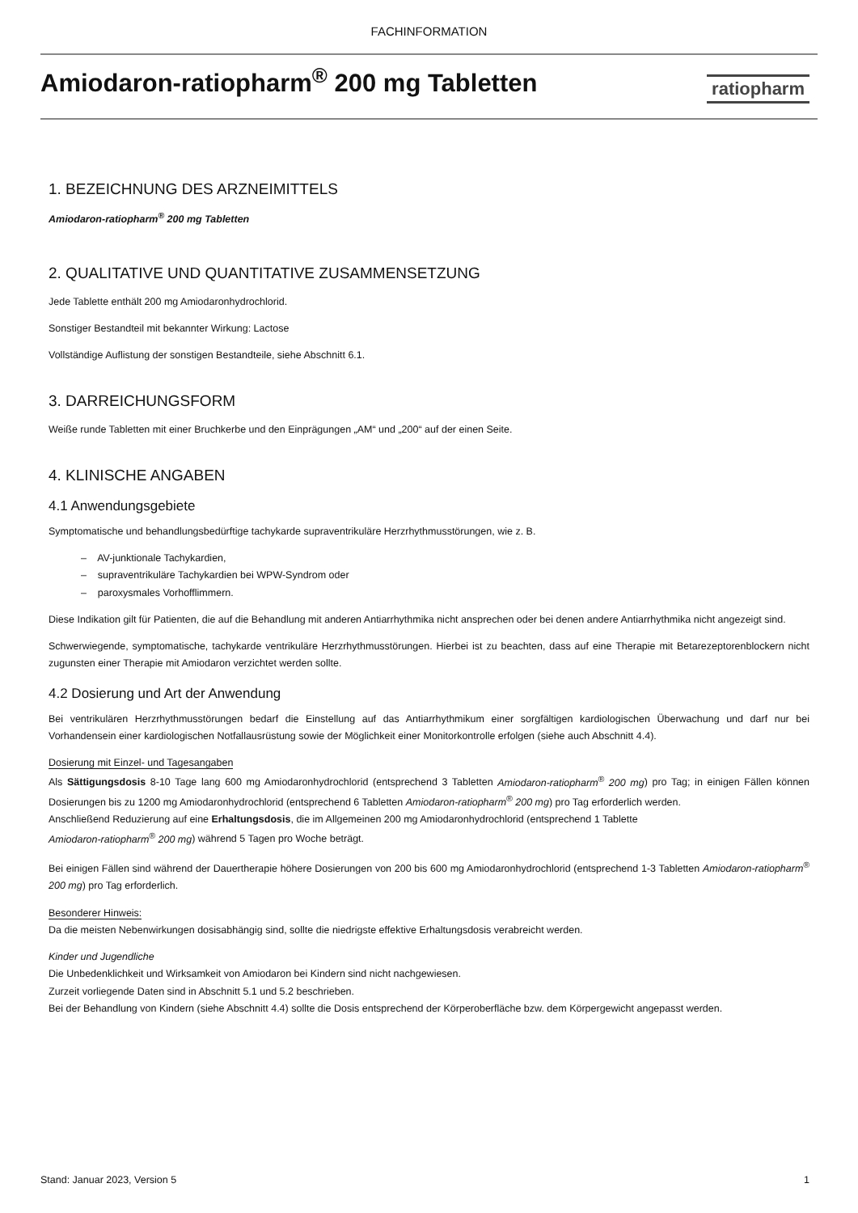FACHINFORMATION
Amiodaron-ratiopharm<sup>®</sup> 200 mg Tabletten
ratiopharm
1. BEZEICHNUNG DES ARZNEIMITTELS
Amiodaron-ratiopharm<sup>®</sup> 200 mg Tabletten
2. QUALITATIVE UND QUANTITATIVE ZUSAMMENSETZUNG
Jede Tablette enthält 200 mg Amiodaronhydrochlorid.
Sonstiger Bestandteil mit bekannter Wirkung: Lactose
Vollständige Auflistung der sonstigen Bestandteile, siehe Abschnitt 6.1.
3. DARREICHUNGSFORM
Weiße runde Tabletten mit einer Bruchkerbe und den Einprägungen „AM“ und „200“ auf der einen Seite.
4. KLINISCHE ANGABEN
4.1 Anwendungsgebiete
Symptomatische und behandlungsbedürftige tachykarde supraventrikuläre Herzrhythmusstörungen, wie z. B.
– AV-junktionale Tachykardien,
– supraventrikuläre Tachykardien bei WPW-Syndrom oder
– paroxysmales Vorhofflimmern.
Diese Indikation gilt für Patienten, die auf die Behandlung mit anderen Antiarrhythmika nicht ansprechen oder bei denen andere Antiarrhythmika nicht angezeigt sind.
Schwerwiegende, symptomatische, tachykarde ventrikuläre Herzrhythmusstörungen. Hierbei ist zu beachten, dass auf eine Therapie mit Betarezeptorenblockern nicht zugunsten einer Therapie mit Amiodaron verzichtet werden sollte.
4.2 Dosierung und Art der Anwendung
Bei ventrikulären Herzrhythmusstörungen bedarf die Einstellung auf das Antiarrhythmikum einer sorgfältigen kardiologischen Überwachung und darf nur bei Vorhandensein einer kardiologischen Notfallausrüstung sowie der Möglichkeit einer Monitorkontrolle erfolgen (siehe auch Abschnitt 4.4).
Dosierung mit Einzel- und Tagesangaben
Als Sättigungsdosis 8-10 Tage lang 600 mg Amiodaronhydrochlorid (entsprechend 3 Tabletten Amiodaron-ratiopharm<sup>®</sup> 200 mg) pro Tag; in einigen Fällen können Dosierungen bis zu 1200 mg Amiodaronhydrochlorid (entsprechend 6 Tabletten Amiodaron-ratiopharm<sup>®</sup> 200 mg) pro Tag erforderlich werden.
Anschließend Reduzierung auf eine Erhaltungsdosis, die im Allgemeinen 200 mg Amiodaronhydrochlorid (entsprechend 1 Tablette
Amiodaron-ratiopharm<sup>®</sup> 200 mg) während 5 Tagen pro Woche beträgt.
Bei einigen Fällen sind während der Dauertherapie höhere Dosierungen von 200 bis 600 mg Amiodaronhydrochlorid (entsprechend 1-3 Tabletten Amiodaron-ratiopharm<sup>®</sup> 200 mg) pro Tag erforderlich.
Besonderer Hinweis:
Da die meisten Nebenwirkungen dosisabhängig sind, sollte die niedrigste effektive Erhaltungsdosis verabreicht werden.
Kinder und Jugendliche
Die Unbedenklichkeit und Wirksamkeit von Amiodaron bei Kindern sind nicht nachgewiesen.
Zurzeit vorliegende Daten sind in Abschnitt 5.1 und 5.2 beschrieben.
Bei der Behandlung von Kindern (siehe Abschnitt 4.4) sollte die Dosis entsprechend der Körperoberfläche bzw. dem Körpergewicht angepasst werden.
Stand: Januar 2023, Version 5 1